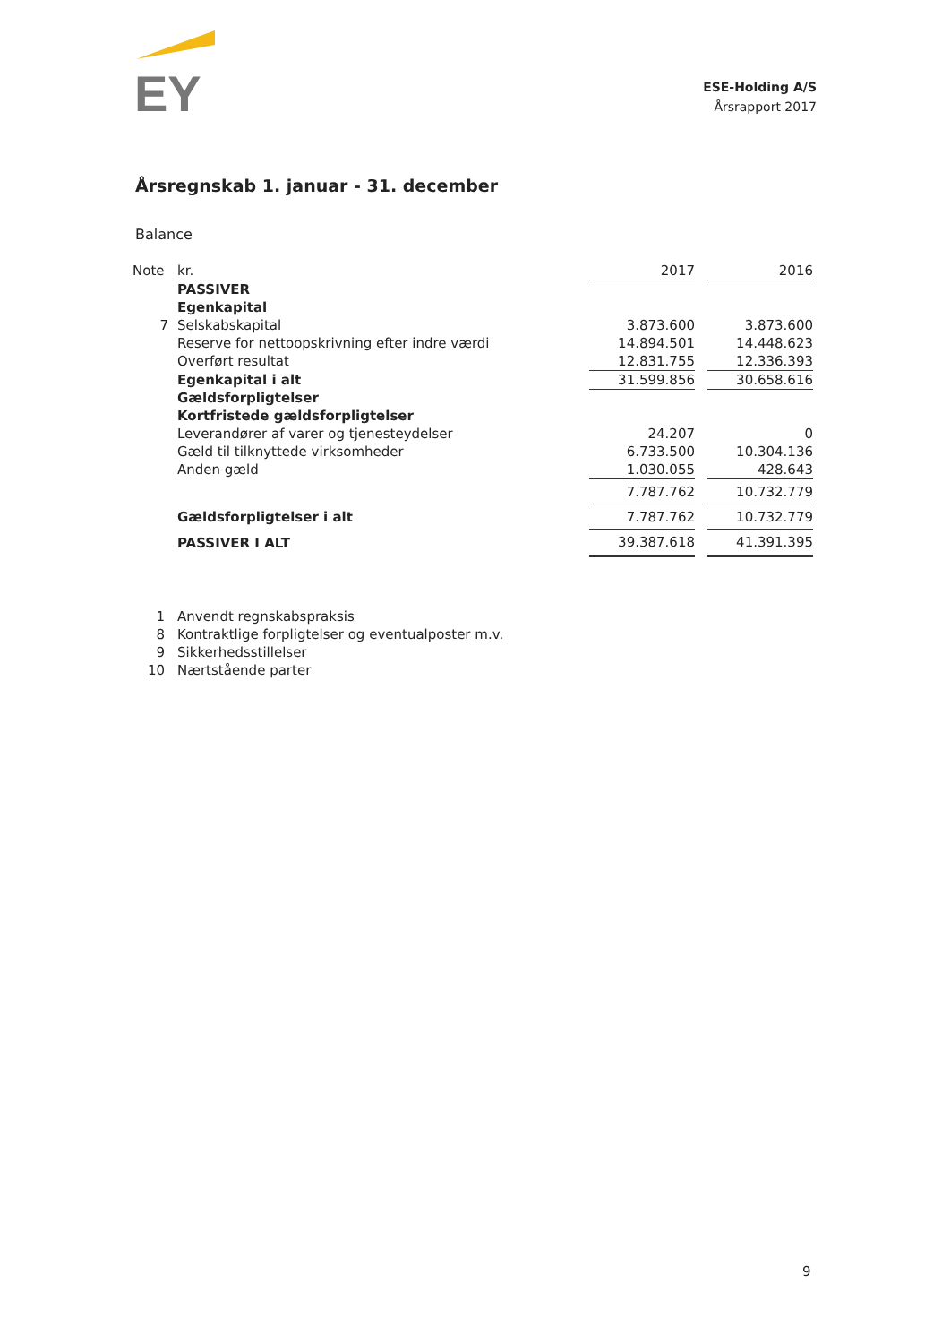EY
ESE-Holding A/S
Årsrapport 2017
Årsregnskab 1. januar - 31. december
Balance
| Note | kr. | 2017 | | 2016 |
| | PASSIVER | | | |
| | Egenkapital | | | |
| 7 | Selskabskapital | 3.873.600 | | 3.873.600 |
| | Reserve for nettoopskrivning efter indre værdi | 14.894.501 | | 14.448.623 |
| | Overført resultat | 12.831.755 | | 12.336.393 |
| | Egenkapital i alt | 31.599.856 | | 30.658.616 |
| | Gældsforpligtelser | | | |
| | Kortfristede gældsforpligtelser | | | |
| | Leverandører af varer og tjenesteydelser | 24.207 | | 0 |
| | Gæld til tilknyttede virksomheder | 6.733.500 | | 10.304.136 |
| | Anden gæld | 1.030.055 | | 428.643 |
| | | 7.787.762 | | 10.732.779 |
| | Gældsforpligtelser i alt | 7.787.762 | | 10.732.779 |
| | PASSIVER I ALT | 39.387.618 | | 41.391.395 |
1 Anvendt regnskabspraksis
8 Kontraktlige forpligtelser og eventualposter m.v.
9 Sikkerhedsstillelser
10 Nærtstående parter
9